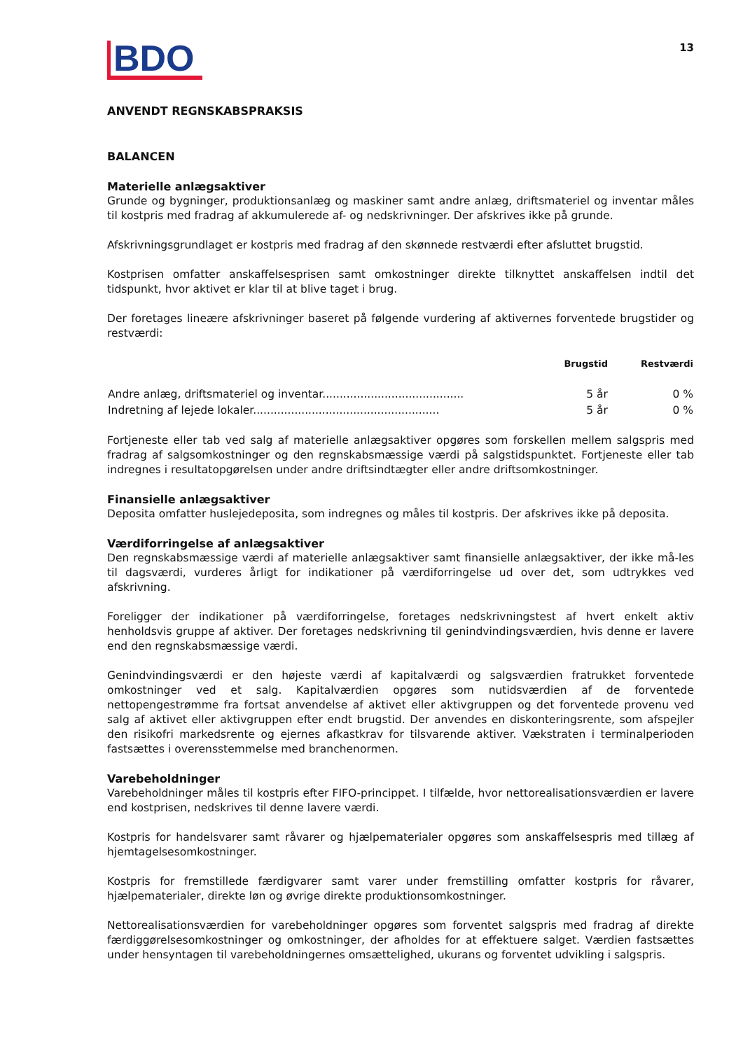BDO
13
ANVENDT REGNSKABSPRAKSIS
BALANCEN
Materielle anlægsaktiver
Grunde og bygninger, produktionsanlæg og maskiner samt andre anlæg, driftsmateriel og inventar måles til kostpris med fradrag af akkumulerede af- og nedskrivninger. Der afskrives ikke på grunde.
Afskrivningsgrundlaget er kostpris med fradrag af den skønnede restværdi efter afsluttet brugstid.
Kostprisen omfatter anskaffelsesprisen samt omkostninger direkte tilknyttet anskaffelsen indtil det tidspunkt, hvor aktivet er klar til at blive taget i brug.
Der foretages lineære afskrivninger baseret på følgende vurdering af aktivernes forventede brugstider og restværdi:
| | Brugstid | Restværdi |
| --- | --- | --- |
| Andre anlæg, driftsmateriel og inventar......................................... | 5 år | 0 % |
| Indretning af lejede lokaler...................................................... | 5 år | 0 % |
Fortjeneste eller tab ved salg af materielle anlægsaktiver opgøres som forskellen mellem salgspris med fradrag af salgsomkostninger og den regnskabsmæssige værdi på salgstidspunktet. Fortjeneste eller tab indregnes i resultatopgørelsen under andre driftsindtægter eller andre driftsomkostninger.
Finansielle anlægsaktiver
Deposita omfatter huslejedeposita, som indregnes og måles til kostpris. Der afskrives ikke på deposita.
Værdiforringelse af anlægsaktiver
Den regnskabsmæssige værdi af materielle anlægsaktiver samt finansielle anlægsaktiver, der ikke må-les til dagsværdi, vurderes årligt for indikationer på værdiforringelse ud over det, som udtrykkes ved afskrivning.
Foreligger der indikationer på værdiforringelse, foretages nedskrivningstest af hvert enkelt aktiv henholdsvis gruppe af aktiver. Der foretages nedskrivning til genindvindingsværdien, hvis denne er lavere end den regnskabsmæssige værdi.
Genindvindingsværdi er den højeste værdi af kapitalværdi og salgsværdien fratrukket forventede omkostninger ved et salg. Kapitalværdien opgøres som nutidsværdien af de forventede nettopengestrømme fra fortsat anvendelse af aktivet eller aktivgruppen og det forventede provenu ved salg af aktivet eller aktivgruppen efter endt brugstid. Der anvendes en diskonteringsrente, som afspejler den risikofri markedsrente og ejernes afkastkrav for tilsvarende aktiver. Vækstraten i terminalperioden fastsættes i overensstemmelse med branchenormen.
Varebeholdninger
Varebeholdninger måles til kostpris efter FIFO-princippet. I tilfælde, hvor nettorealisationsværdien er lavere end kostprisen, nedskrives til denne lavere værdi.
Kostpris for handelsvarer samt råvarer og hjælpematerialer opgøres som anskaffelsespris med tillæg af hjemtagelsesomkostninger.
Kostpris for fremstillede færdigvarer samt varer under fremstilling omfatter kostpris for råvarer, hjælpematerialer, direkte løn og øvrige direkte produktionsomkostninger.
Nettorealisationsværdien for varebeholdninger opgøres som forventet salgspris med fradrag af direkte færdiggørelsesomkostninger og omkostninger, der afholdes for at effektuere salget. Værdien fastsættes under hensyntagen til varebeholdningernes omsættelighed, ukurans og forventet udvikling i salgspris.